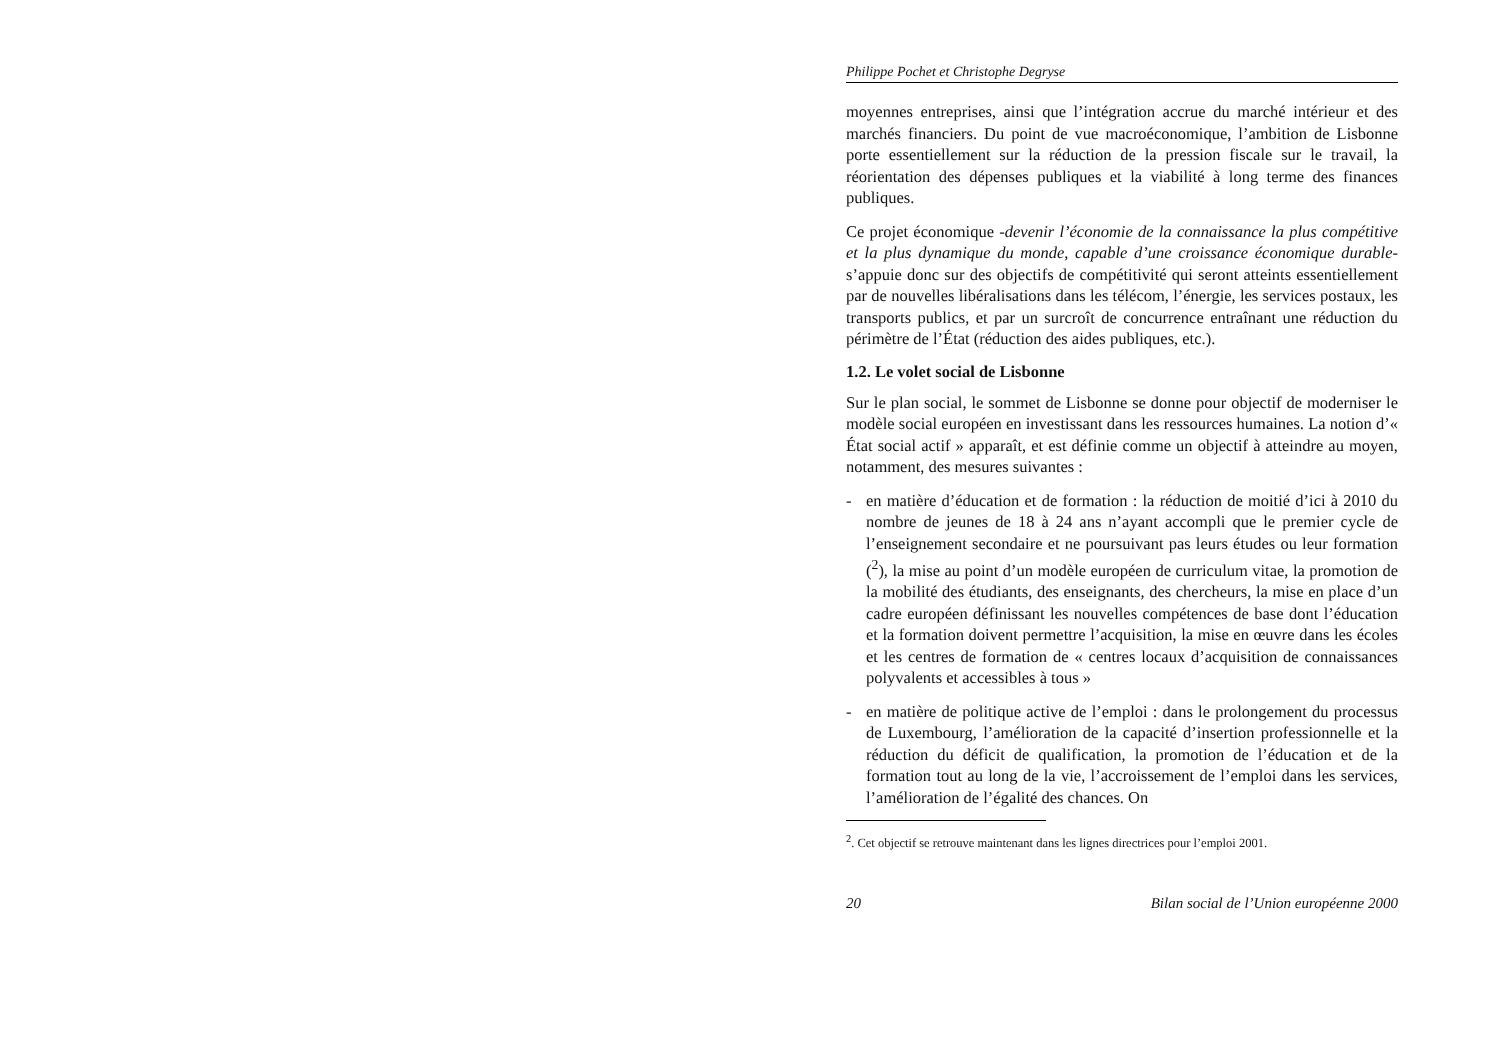Philippe Pochet et Christophe Degryse
moyennes entreprises, ainsi que l’intégration accrue du marché intérieur et des marchés financiers. Du point de vue macroéconomique, l’ambition de Lisbonne porte essentiellement sur la réduction de la pression fiscale sur le travail, la réorientation des dépenses publiques et la viabilité à long terme des finances publiques.
Ce projet économique -devenir l’économie de la connaissance la plus compétitive et la plus dynamique du monde, capable d’une croissance économique durable- s’appuie donc sur des objectifs de compétitivité qui seront atteints essentiellement par de nouvelles libéralisations dans les télécom, l’énergie, les services postaux, les transports publics, et par un surcroît de concurrence entraînant une réduction du périmètre de l’État (réduction des aides publiques, etc.).
1.2. Le volet social de Lisbonne
Sur le plan social, le sommet de Lisbonne se donne pour objectif de moderniser le modèle social européen en investissant dans les ressources humaines. La notion d’« État social actif » apparaît, et est définie comme un objectif à atteindre au moyen, notamment, des mesures suivantes :
- en matière d’éducation et de formation : la réduction de moitié d’ici à 2010 du nombre de jeunes de 18 à 24 ans n’ayant accompli que le premier cycle de l’enseignement secondaire et ne poursuivant pas leurs études ou leur formation (<sup>2</sup>), la mise au point d’un modèle européen de curriculum vitae, la promotion de la mobilité des étudiants, des enseignants, des chercheurs, la mise en place d’un cadre européen définissant les nouvelles compétences de base dont l’éducation et la formation doivent permettre l’acquisition, la mise en œuvre dans les écoles et les centres de formation de « centres locaux d’acquisition de connaissances polyvalents et accessibles à tous »
- en matière de politique active de l’emploi : dans le prolongement du processus de Luxembourg, l’amélioration de la capacité d’insertion professionnelle et la réduction du déficit de qualification, la promotion de l’éducation et de la formation tout au long de la vie, l’accroissement de l’emploi dans les services, l’amélioration de l’égalité des chances. On
<sup>2</sup>. Cet objectif se retrouve maintenant dans les lignes directrices pour l’emploi 2001.
20 Bilan social de l’Union européenne 2000